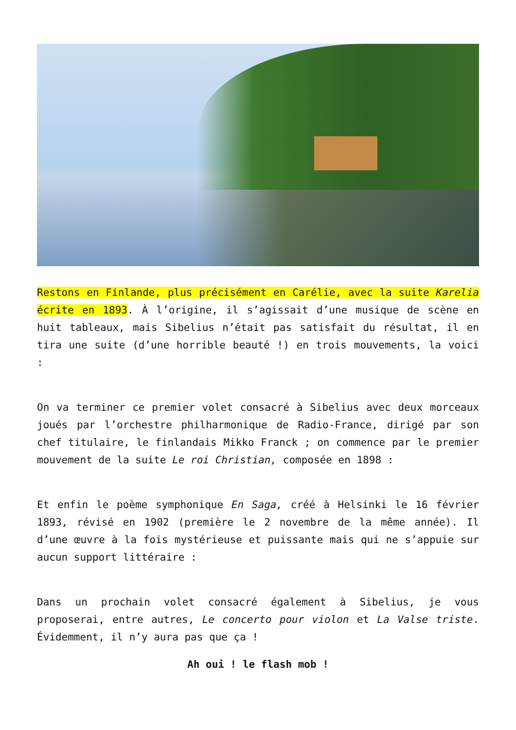Restons en Finlande, plus précisément en Carélie, avec la suite Karelia écrite en 1893. À l’origine, il s’agissait d’une musique de scène en huit tableaux, mais Sibelius n’était pas satisfait du résultat, il en tira une suite (d’une horrible beauté !) en trois mouvements, la voici :
On va terminer ce premier volet consacré à Sibelius avec deux morceaux joués par l’orchestre philharmonique de Radio-France, dirigé par son chef titulaire, le finlandais Mikko Franck ; on commence par le premier mouvement de la suite Le roi Christian, composée en 1898 :
Et enfin le poème symphonique En Saga, créé à Helsinki le 16 février 1893, révisé en 1902 (première le 2 novembre de la même année). Il d’une œuvre à la fois mystérieuse et puissante mais qui ne s’appuie sur aucun support littéraire :
Dans un prochain volet consacré également à Sibelius, je vous proposerai, entre autres, Le concerto pour violon et La Valse triste. Évidemment, il n’y aura pas que ça !
Ah oui ! le flash mob !